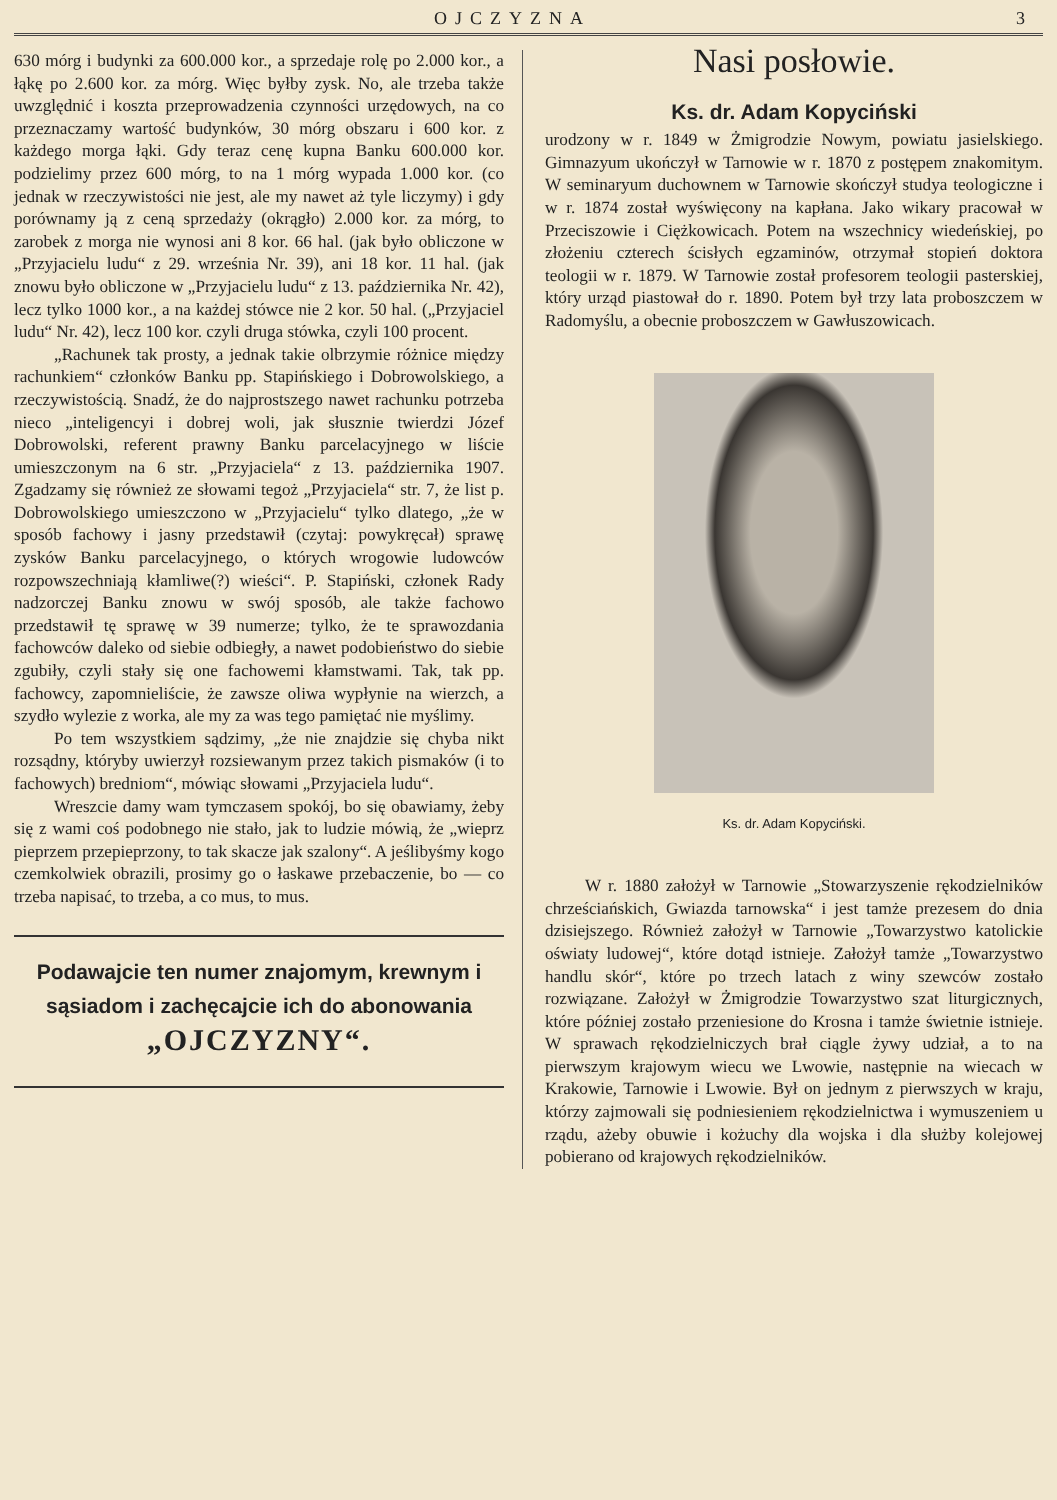OJCZYZNA 3
630 mórg i budynki za 600.000 kor., a sprzedaje rolę po 2.000 kor., a łąkę po 2.600 kor. za mórg. Więc byłby zysk. No, ale trzeba także uwzględnić i koszta przeprowadzenia czynności urzędowych, na co przeznaczamy wartość budynków, 30 mórg obszaru i 600 kor. z każdego morga łąki. Gdy teraz cenę kupna Banku 600.000 kor. podzielimy przez 600 mórg, to na 1 mórg wypada 1.000 kor. (co jednak w rzeczywistości nie jest, ale my nawet aż tyle liczymy) i gdy porównamy ją z ceną sprzedaży (okrągło) 2.000 kor. za mórg, to zarobek z morga nie wynosi ani 8 kor. 66 hal. (jak było obliczone w „Przyjacielu ludu“ z 29. września Nr. 39), ani 18 kor. 11 hal. (jak znowu było obliczone w „Przyjacielu ludu“ z 13. października Nr. 42), lecz tylko 1000 kor., a na każdej stówce nie 2 kor. 50 hal. („Przyjaciel ludu“ Nr. 42), lecz 100 kor. czyli druga stówka, czyli 100 procent.
„Rachunek tak prosty, a jednak takie olbrzymie różnice między rachunkiem“ członków Banku pp. Stapińskiego i Dobrowolskiego, a rzeczywistością. Snadź, że do najprostszego nawet rachunku potrzeba nieco „inteligencyi i dobrej woli, jak słusznie twierdzi Józef Dobrowolski, referent prawny Banku parcelacyjnego w liście umieszczonym na 6 str. „Przyjaciela“ z 13. października 1907. Zgadzamy się również ze słowami tegoż „Przyjaciela“ str. 7, że list p. Dobrowolskiego umieszczono w „Przyjacielu“ tylko dlatego, „że w sposób fachowy i jasny przedstawił (czytaj: powykręcał) sprawę zysków Banku parcelacyjnego, o których wrogowie ludowców rozpowszechniają kłamliwe(?) wieści“. P. Stapiński, członek Rady nadzorczej Banku znowu w swój sposób, ale także fachowo przedstawił tę sprawę w 39 numerze; tylko, że te sprawozdania fachowców daleko od siebie odbiegły, a nawet podobieństwo do siebie zgubiły, czyli stały się one fachowemi kłamstwami. Tak, tak pp. fachowcy, zapomnieliście, że zawsze oliwa wypłynie na wierzch, a szydło wylezie z worka, ale my za was tego pamiętać nie myślimy.
Po tem wszystkiem sądzimy, „że nie znajdzie się chyba nikt rozsądny, któryby uwierzył rozsiewanym przez takich pismaków (i to fachowych) bredniom“, mówiąc słowami „Przyjaciela ludu“.
Wreszcie damy wam tymczasem spokój, bo się obawiamy, żeby się z wami coś podobnego nie stało, jak to ludzie mówią, że „wieprz pieprzem przepieprzony, to tak skacze jak szalony“. A jeślibyśmy kogo czemkolwiek obrazili, prosimy go o łaskawe przebaczenie, bo — co trzeba napisać, to trzeba, a co mus, to mus.
Podawajcie ten numer znajomym, krewnym i sąsiadom i zachęcajcie ich do abonowania
„OJCZYZNY“.
Nasi posłowie.
Ks. dr. Adam Kopyciński
urodzony w r. 1849 w Żmigrodzie Nowym, powiatu jasielskiego. Gimnazyum ukończył w Tarnowie w r. 1870 z postępem znakomitym. W seminaryum duchownem w Tarnowie skończył studya teologiczne i w r. 1874 został wyświęcony na kapłana. Jako wikary pracował w Przeciszowie i Ciężkowicach. Potem na wszechnicy wiedeńskiej, po złożeniu czterech ścisłych egzaminów, otrzymał stopień doktora teologii w r. 1879. W Tarnowie został profesorem teologii pasterskiej, który urząd piastował do r. 1890. Potem był trzy lata proboszczem w Radomyślu, a obecnie proboszczem w Gawłuszowicach.
Ks. dr. Adam Kopyciński.
W r. 1880 założył w Tarnowie „Stowarzyszenie rękodzielników chrześciańskich, Gwiazda tarnowska“ i jest tamże prezesem do dnia dzisiejszego. Również założył w Tarnowie „Towarzystwo katolickie oświaty ludowej“, które dotąd istnieje. Założył tamże „Towarzystwo handlu skór“, które po trzech latach z winy szewców zostało rozwiązane. Założył w Żmigrodzie Towarzystwo szat liturgicznych, które później zostało przeniesione do Krosna i tamże świetnie istnieje. W sprawach rękodzielniczych brał ciągle żywy udział, a to na pierwszym krajowym wiecu we Lwowie, następnie na wiecach w Krakowie, Tarnowie i Lwowie. Był on jednym z pierwszych w kraju, którzy zajmowali się podniesieniem rękodzielnictwa i wymuszeniem u rządu, ażeby obuwie i kożuchy dla wojska i dla służby kolejowej pobierano od krajowych rękodzielników.